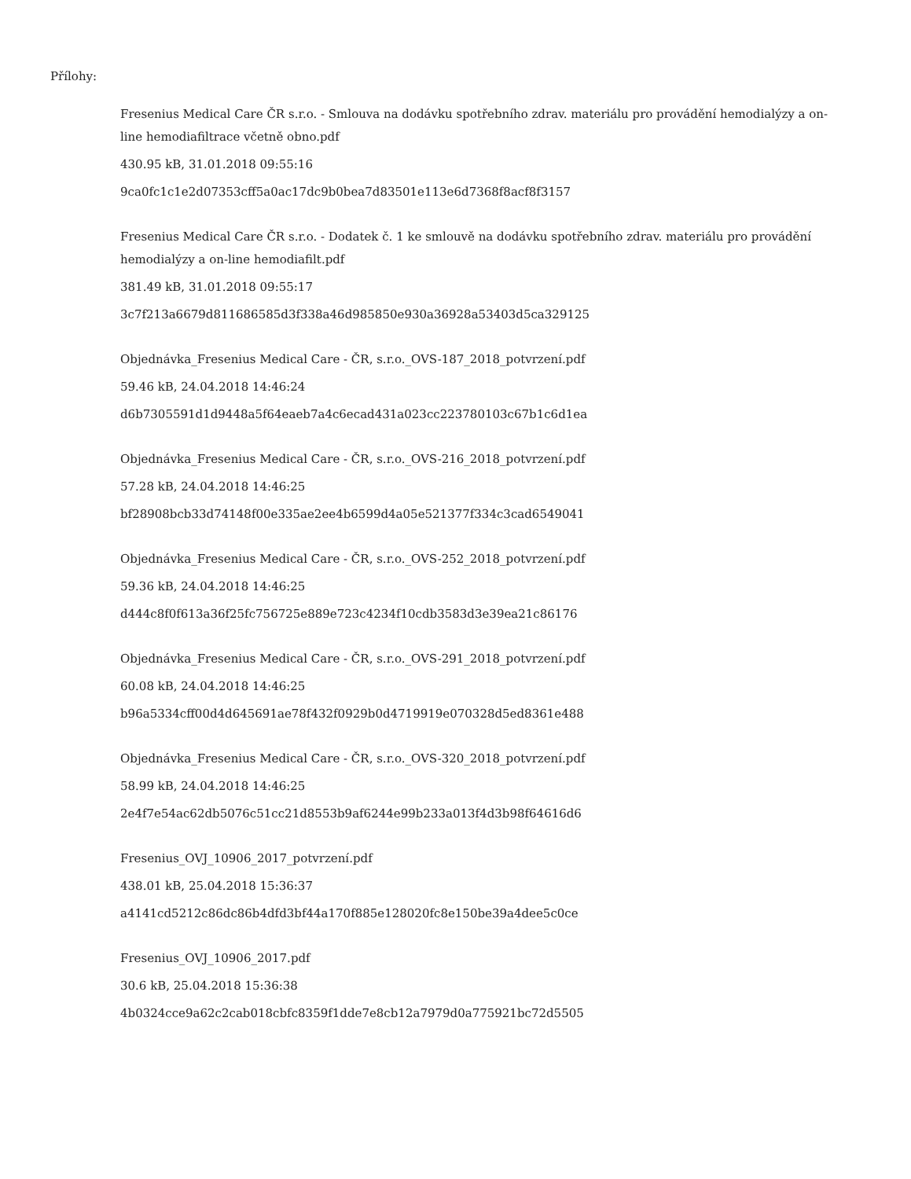Přílohy:
Fresenius Medical Care ČR s.r.o. - Smlouva na dodávku spotřebního zdrav. materiálu pro provádění hemodialýzy a on-line hemodiafiltrace včetně obno.pdf
430.95 kB, 31.01.2018 09:55:16
9ca0fc1c1e2d07353cff5a0ac17dc9b0bea7d83501e113e6d7368f8acf8f3157
Fresenius Medical Care ČR s.r.o. - Dodatek č. 1 ke smlouvě na dodávku spotřebního zdrav. materiálu pro provádění hemodialýzy a on-line hemodiafilt.pdf
381.49 kB, 31.01.2018 09:55:17
3c7f213a6679d811686585d3f338a46d985850e930a36928a53403d5ca329125
Objednávka_Fresenius Medical Care - ČR, s.r.o._OVS-187_2018_potvrzení.pdf
59.46 kB, 24.04.2018 14:46:24
d6b7305591d1d9448a5f64eaeb7a4c6ecad431a023cc223780103c67b1c6d1ea
Objednávka_Fresenius Medical Care - ČR, s.r.o._OVS-216_2018_potvrzení.pdf
57.28 kB, 24.04.2018 14:46:25
bf28908bcb33d74148f00e335ae2ee4b6599d4a05e521377f334c3cad6549041
Objednávka_Fresenius Medical Care - ČR, s.r.o._OVS-252_2018_potvrzení.pdf
59.36 kB, 24.04.2018 14:46:25
d444c8f0f613a36f25fc756725e889e723c4234f10cdb3583d3e39ea21c86176
Objednávka_Fresenius Medical Care - ČR, s.r.o._OVS-291_2018_potvrzení.pdf
60.08 kB, 24.04.2018 14:46:25
b96a5334cff00d4d645691ae78f432f0929b0d4719919e070328d5ed8361e488
Objednávka_Fresenius Medical Care - ČR, s.r.o._OVS-320_2018_potvrzení.pdf
58.99 kB, 24.04.2018 14:46:25
2e4f7e54ac62db5076c51cc21d8553b9af6244e99b233a013f4d3b98f64616d6
Fresenius_OVJ_10906_2017_potvrzení.pdf
438.01 kB, 25.04.2018 15:36:37
a4141cd5212c86dc86b4dfd3bf44a170f885e128020fc8e150be39a4dee5c0ce
Fresenius_OVJ_10906_2017.pdf
30.6 kB, 25.04.2018 15:36:38
4b0324cce9a62c2cab018cbfc8359f1dde7e8cb12a7979d0a775921bc72d5505